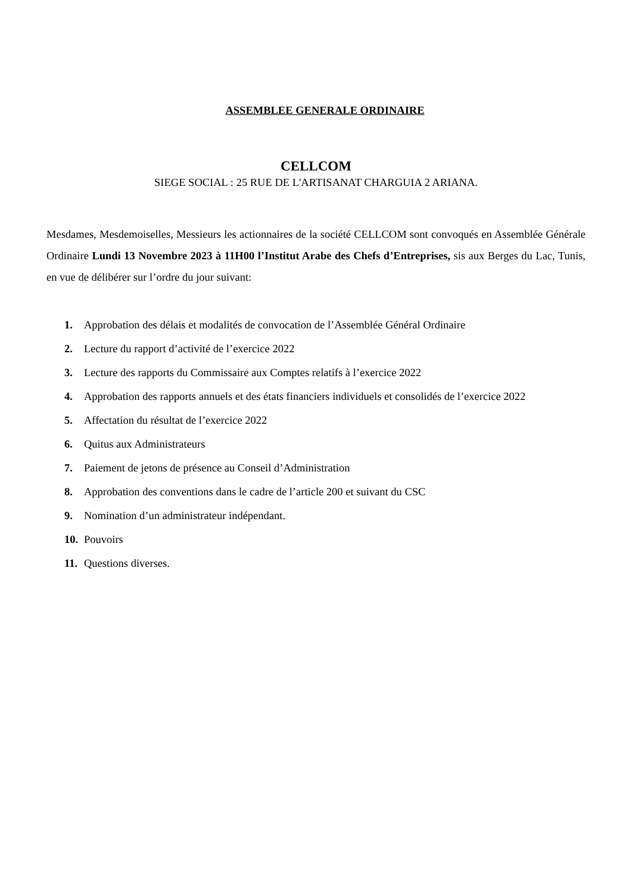ASSEMBLEE GENERALE ORDINAIRE
CELLCOM
SIEGE SOCIAL : 25 RUE DE L'ARTISANAT CHARGUIA 2 ARIANA.
Mesdames, Mesdemoiselles, Messieurs les actionnaires de la société CELLCOM sont convoqués en Assemblée Générale Ordinaire Lundi 13 Novembre 2023 à 11H00 l’Institut Arabe des Chefs d’Entreprises, sis aux Berges du Lac, Tunis, en vue de délibérer sur l’ordre du jour suivant:
1. Approbation des délais et modalités de convocation de l’Assemblée Général Ordinaire
2. Lecture du rapport d’activité de l’exercice 2022
3. Lecture des rapports du Commissaire aux Comptes relatifs à l’exercice 2022
4. Approbation des rapports annuels et des états financiers individuels et consolidés de l’exercice 2022
5. Affectation du résultat de l’exercice 2022
6. Quitus aux Administrateurs
7. Paiement de jetons de présence au Conseil d’Administration
8. Approbation des conventions dans le cadre de l’article 200 et suivant du CSC
9. Nomination d’un administrateur indépendant.
10. Pouvoirs
11. Questions diverses.